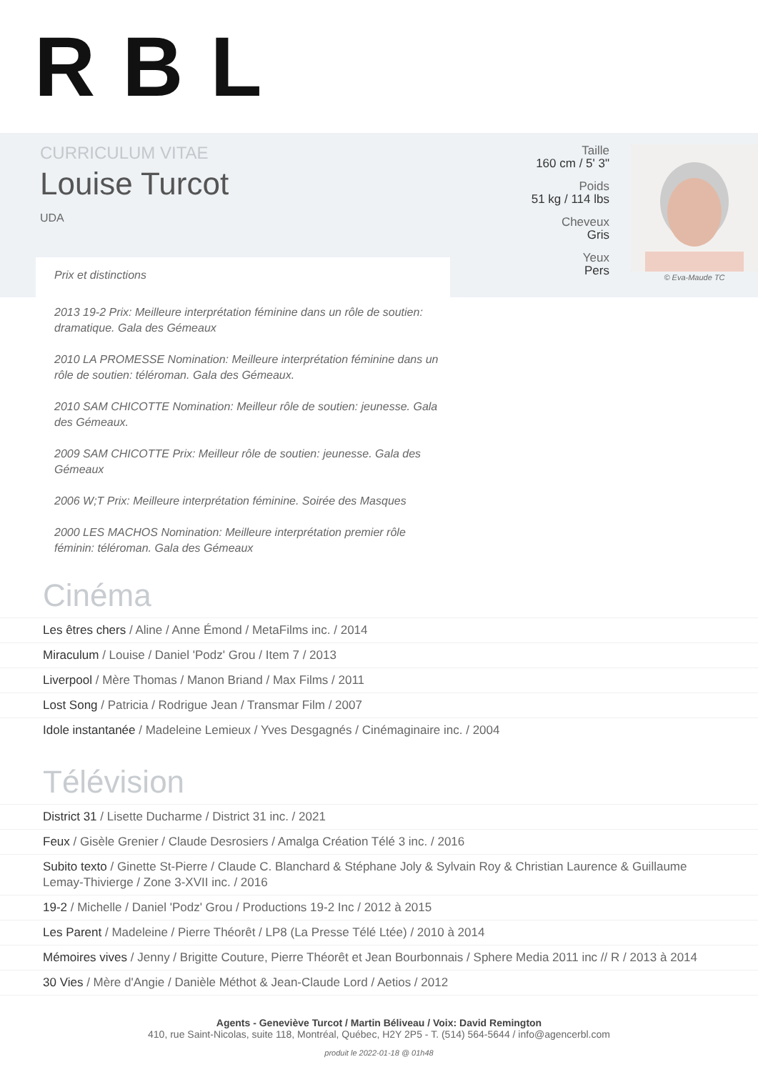RBL
CURRICULUM VITAE
Louise Turcot
UDA
Taille
160 cm / 5' 3"
Poids
51 kg / 114 lbs
Cheveux
Gris
Yeux
Pers
© Eva-Maude TC
Prix et distinctions
2013 19-2 Prix: Meilleure interprétation féminine dans un rôle de soutien: dramatique. Gala des Gémeaux
2010 LA PROMESSE Nomination: Meilleure interprétation féminine dans un rôle de soutien: téléroman. Gala des Gémeaux.
2010 SAM CHICOTTE Nomination: Meilleur rôle de soutien: jeunesse. Gala des Gémeaux.
2009 SAM CHICOTTE Prix: Meilleur rôle de soutien: jeunesse. Gala des Gémeaux
2006 W;T Prix: Meilleure interprétation féminine. Soirée des Masques
2000 LES MACHOS Nomination: Meilleure interprétation premier rôle féminin: téléroman. Gala des Gémeaux
Cinéma
Les êtres chers / Aline / Anne Émond / MetaFilms inc. / 2014
Miraculum / Louise / Daniel 'Podz' Grou / Item 7 / 2013
Liverpool / Mère Thomas / Manon Briand / Max Films / 2011
Lost Song / Patricia / Rodrigue Jean / Transmar Film / 2007
Idole instantanée / Madeleine Lemieux / Yves Desgagnés / Cinémaginaire inc. / 2004
Télévision
District 31 / Lisette Ducharme / District 31 inc. / 2021
Feux / Gisèle Grenier / Claude Desrosiers / Amalga Création Télé 3 inc. / 2016
Subito texto / Ginette St-Pierre / Claude C. Blanchard & Stéphane Joly & Sylvain Roy & Christian Laurence & Guillaume Lemay-Thivierge / Zone 3-XVII inc. / 2016
19-2 / Michelle / Daniel 'Podz' Grou / Productions 19-2 Inc / 2012 à 2015
Les Parent / Madeleine / Pierre Théorêt / LP8 (La Presse Télé Ltée) / 2010 à 2014
Mémoires vives / Jenny / Brigitte Couture, Pierre Théorêt et Jean Bourbonnais / Sphere Media 2011 inc // R / 2013 à 2014
30 Vies / Mère d'Angie / Danièle Méthot & Jean-Claude Lord / Aetios / 2012
Agents - Geneviève Turcot / Martin Béliveau / Voix: David Remington
410, rue Saint-Nicolas, suite 118, Montréal, Québec, H2Y 2P5 - T. (514) 564-5644 / info@agencerbl.com
produit le 2022-01-18 @ 01h48